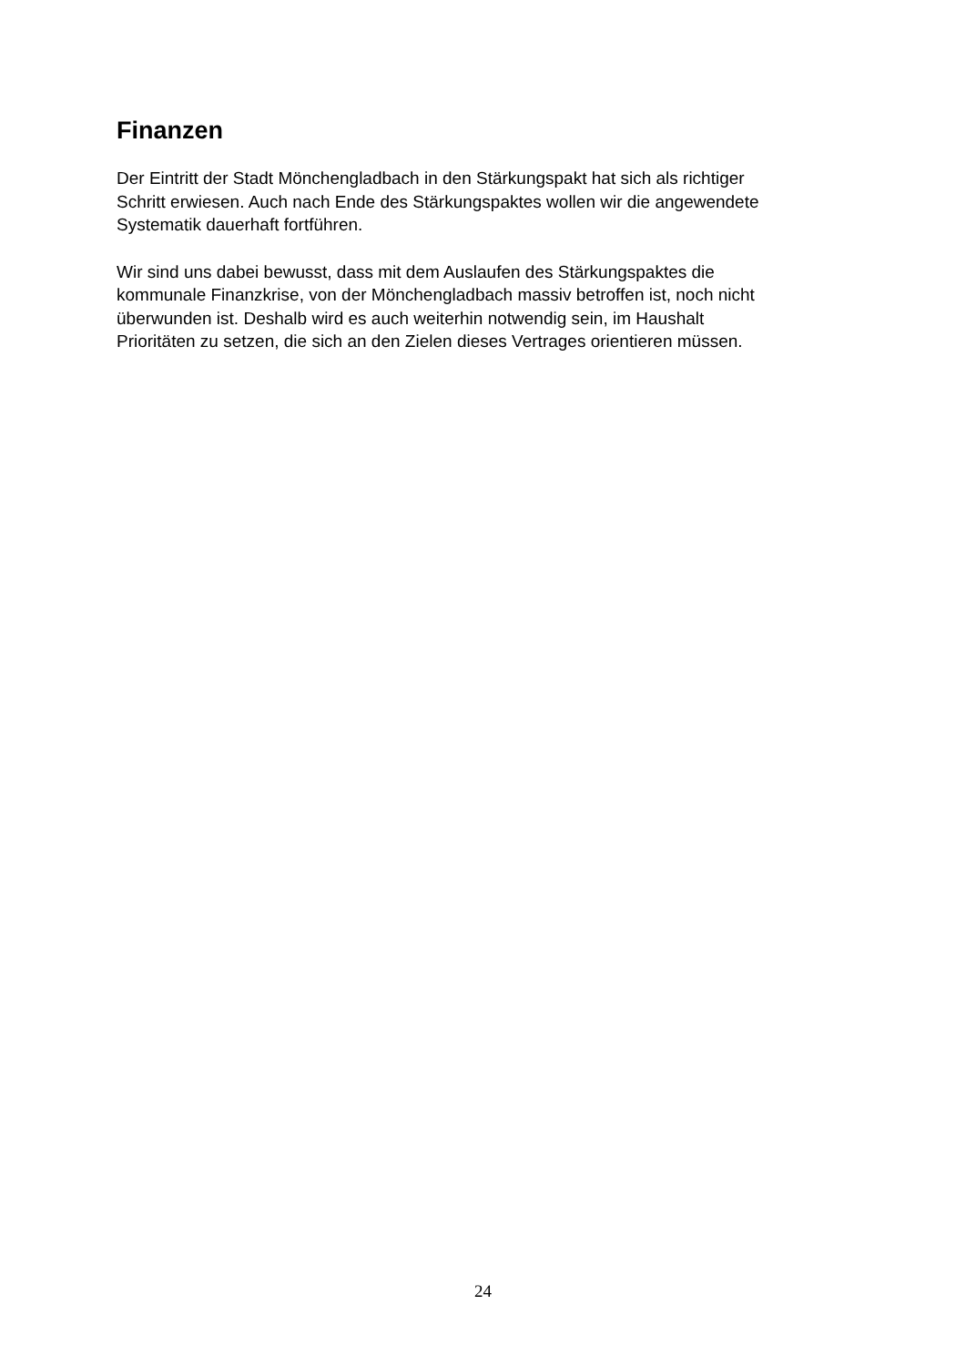Finanzen
Der Eintritt der Stadt Mönchengladbach in den Stärkungspakt hat sich als richtiger
Schritt erwiesen. Auch nach Ende des Stärkungspaktes wollen wir die angewendete
Systematik dauerhaft fortführen.
Wir sind uns dabei bewusst, dass mit dem Auslaufen des Stärkungspaktes die
kommunale Finanzkrise, von der Mönchengladbach massiv betroffen ist, noch nicht
überwunden ist. Deshalb wird es auch weiterhin notwendig sein, im Haushalt
Prioritäten zu setzen, die sich an den Zielen dieses Vertrages orientieren müssen.
24